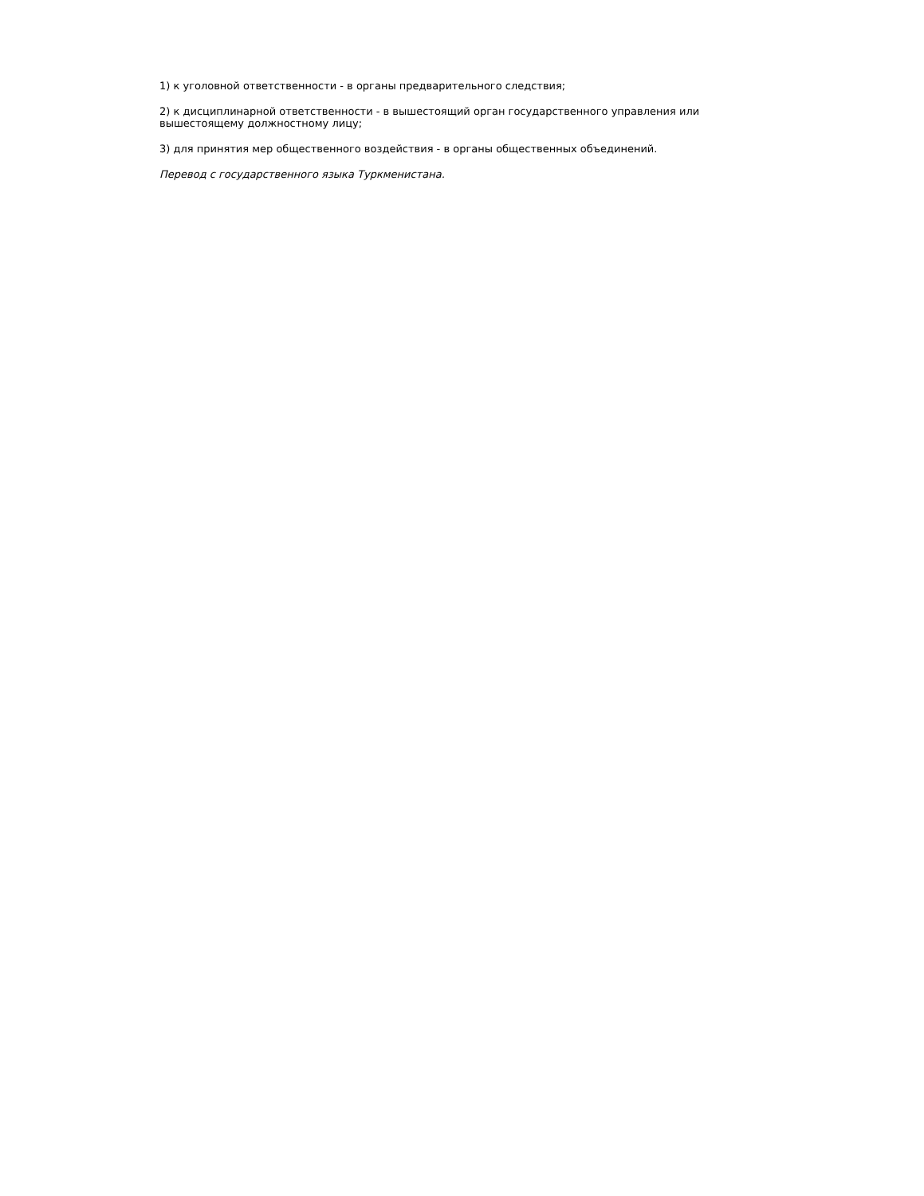1) к уголовной ответственности - в органы предварительного следствия;
2) к дисциплинарной ответственности - в вышестоящий орган государственного управления или вышестоящему должностному лицу;
3) для принятия мер общественного воздействия - в органы общественных объединений.
Перевод с государственного языка Туркменистана.